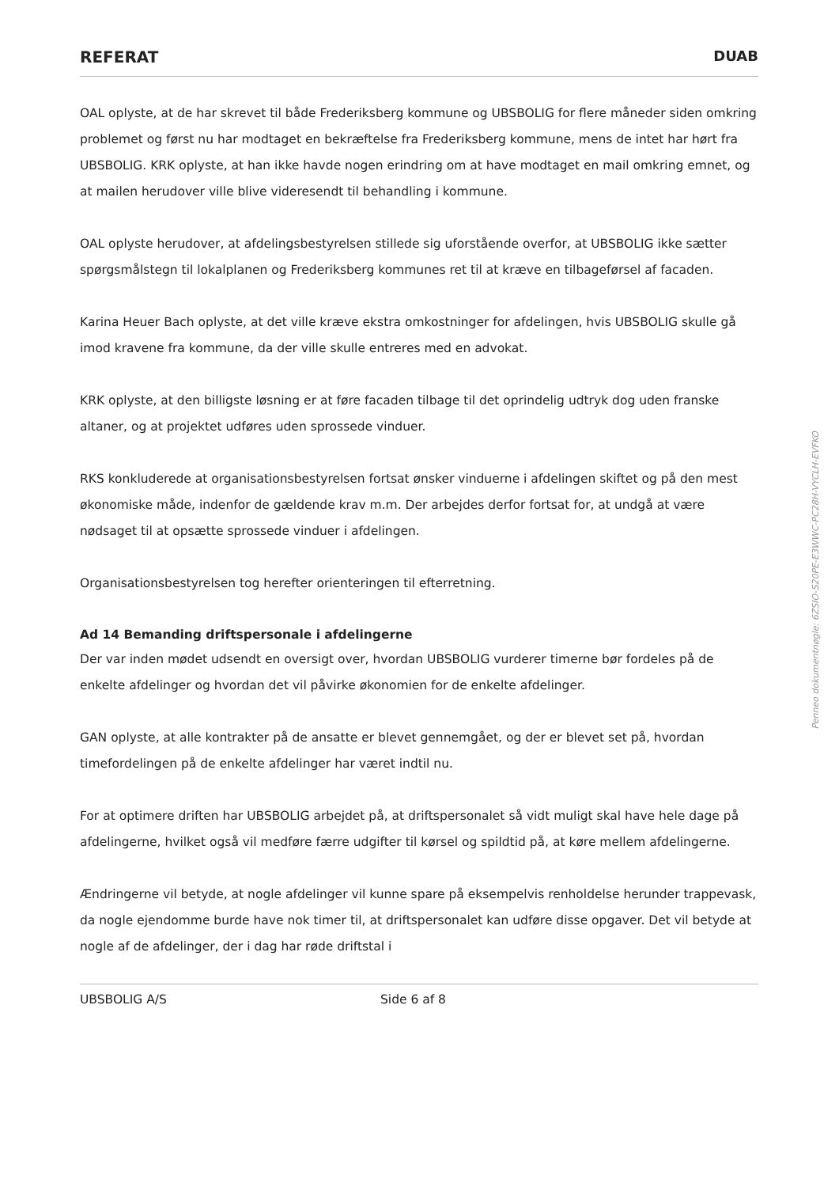REFERAT DUAB
OAL oplyste, at de har skrevet til både Frederiksberg kommune og UBSBOLIG for flere måneder siden omkring problemet og først nu har modtaget en bekræftelse fra Frederiksberg kommune, mens de intet har hørt fra UBSBOLIG. KRK oplyste, at han ikke havde nogen erindring om at have modtaget en mail omkring emnet, og at mailen herudover ville blive videresendt til behandling i kommune.
OAL oplyste herudover, at afdelingsbestyrelsen stillede sig uforstående overfor, at UBSBOLIG ikke sætter spørgsmålstegn til lokalplanen og Frederiksberg kommunes ret til at kræve en tilbageførsel af facaden.
Karina Heuer Bach oplyste, at det ville kræve ekstra omkostninger for afdelingen, hvis UBSBOLIG skulle gå imod kravene fra kommune, da der ville skulle entreres med en advokat.
KRK oplyste, at den billigste løsning er at føre facaden tilbage til det oprindelig udtryk dog uden franske altaner, og at projektet udføres uden sprossede vinduer.
RKS konkluderede at organisationsbestyrelsen fortsat ønsker vinduerne i afdelingen skiftet og på den mest økonomiske måde, indenfor de gældende krav m.m. Der arbejdes derfor fortsat for, at undgå at være nødsaget til at opsætte sprossede vinduer i afdelingen.
Organisationsbestyrelsen tog herefter orienteringen til efterretning.
Ad 14 Bemanding driftspersonale i afdelingerne
Der var inden mødet udsendt en oversigt over, hvordan UBSBOLIG vurderer timerne bør fordeles på de enkelte afdelinger og hvordan det vil påvirke økonomien for de enkelte afdelinger.
GAN oplyste, at alle kontrakter på de ansatte er blevet gennemgået, og der er blevet set på, hvordan timefordelingen på de enkelte afdelinger har været indtil nu.
For at optimere driften har UBSBOLIG arbejdet på, at driftspersonalet så vidt muligt skal have hele dage på afdelingerne, hvilket også vil medføre færre udgifter til kørsel og spildtid på, at køre mellem afdelingerne.
Ændringerne vil betyde, at nogle afdelinger vil kunne spare på eksempelvis renholdelse herunder trappevask, da nogle ejendomme burde have nok timer til, at driftspersonalet kan udføre disse opgaver. Det vil betyde at nogle af de afdelinger, der i dag har røde driftstal i
UBSBOLIG A/S Side 6 af 8
Penneo dokumentnøgle: 6ZSIO-S20PE-E3WWC-PC28H-VYCLH-EVFKO